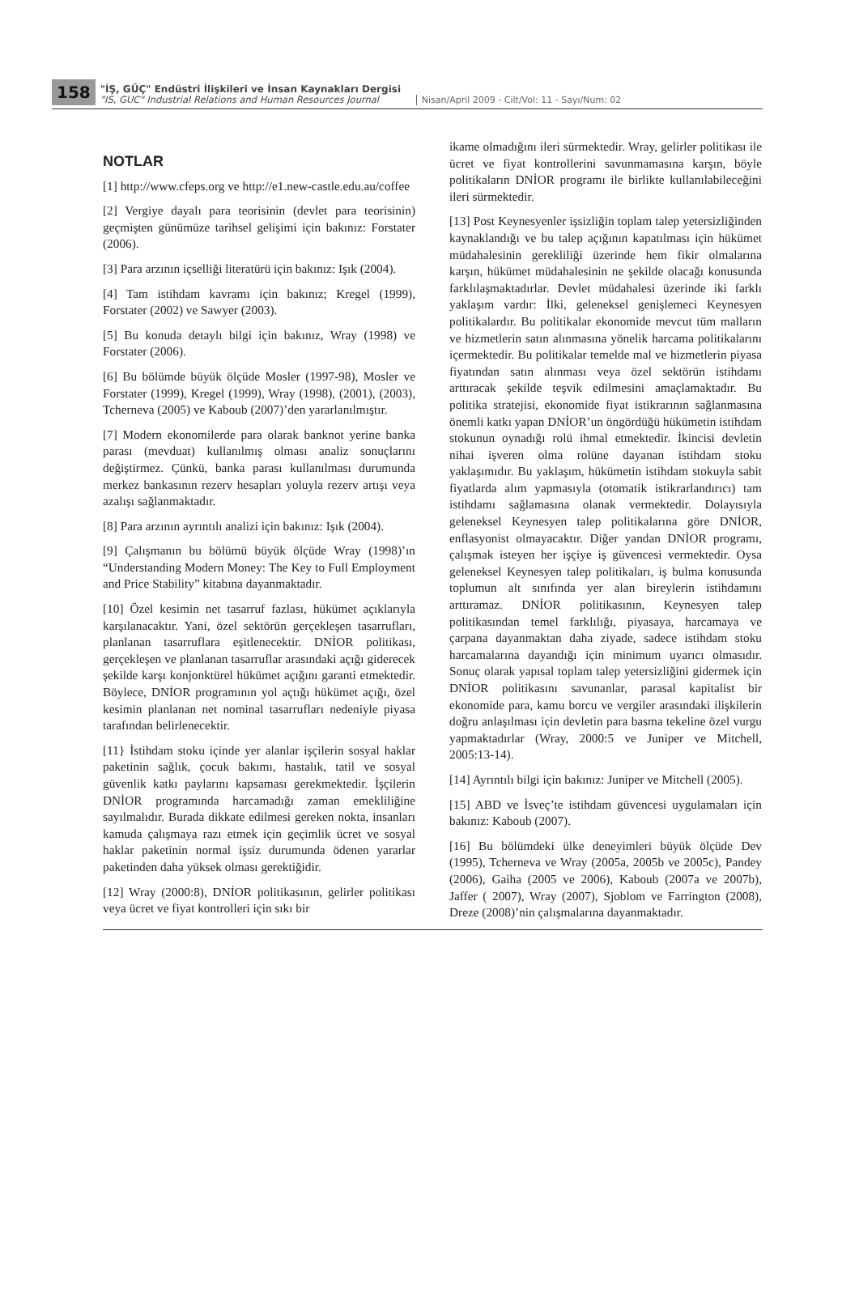158
"İŞ, GÜÇ" Endüstri İlişkileri ve İnsan Kaynakları Dergisi
"IS, GUC" Industrial Relations and Human Resources Journal
Nisan/April 2009 - Cilt/Vol: 11 - Sayı/Num: 02
NOTLAR
[1] http://www.cfeps.org ve http://e1.new-castle.edu.au/coffee
[2] Vergiye dayalı para teorisinin (devlet para teorisinin) geçmişten günümüze tarihsel gelişimi için bakınız: Forstater (2006).
[3] Para arzının içselliği literatürü için bakınız: Işık (2004).
[4] Tam istihdam kavramı için bakınız; Kregel (1999), Forstater (2002) ve Sawyer (2003).
[5] Bu konuda detaylı bilgi için bakınız, Wray (1998) ve Forstater (2006).
[6] Bu bölümde büyük ölçüde Mosler (1997-98), Mosler ve Forstater (1999), Kregel (1999), Wray (1998), (2001), (2003), Tcherneva (2005) ve Kaboub (2007)’den yararlanılmıştır.
[7] Modern ekonomilerde para olarak banknot yerine banka parası (mevduat) kullanılmış olması analiz sonuçlarını değiştirmez. Çünkü, banka parası kullanılması durumunda merkez bankasının rezerv hesapları yoluyla rezerv artışı veya azalışı sağlanmaktadır.
[8] Para arzının ayrıntılı analizi için bakınız: Işık (2004).
[9] Çalışmanın bu bölümü büyük ölçüde Wray (1998)’ın “Understanding Modern Money: The Key to Full Employment and Price Stability” kitabına dayanmaktadır.
[10] Özel kesimin net tasarruf fazlası, hükümet açıklarıyla karşılanacaktır. Yani, özel sektörün gerçekleşen tasarrufları, planlanan tasarruflara eşitlenecektir. DNİOR politikası, gerçekleşen ve planlanan tasarruflar arasındaki açığı giderecek şekilde karşı konjonktürel hükümet açığını garanti etmektedir. Böylece, DNİOR programının yol açtığı hükümet açığı, özel kesimin planlanan net nominal tasarrufları nedeniyle piyasa tarafından belirlenecektir.
[11} İstihdam stoku içinde yer alanlar işçilerin sosyal haklar paketinin sağlık, çocuk bakımı, hastalık, tatil ve sosyal güvenlik katkı paylarını kapsaması gerekmektedir. İşçilerin DNİOR programında harcamadığı zaman emekliliğine sayılmalıdır. Burada dikkate edilmesi gereken nokta, insanları kamuda çalışmaya razı etmek için geçimlik ücret ve sosyal haklar paketinin normal işsiz durumunda ödenen yararlar paketinden daha yüksek olması gerektiğidir.
[12] Wray (2000:8), DNİOR politikasının, gelirler politikası veya ücret ve fiyat kontrolleri için sıkı bir
ikame olmadığını ileri sürmektedir. Wray, gelirler politikası ile ücret ve fiyat kontrollerini savunmamasına karşın, böyle politikaların DNİOR programı ile birlikte kullanılabileceğini ileri sürmektedir.
[13] Post Keynesyenler işsizliğin toplam talep yetersizliğinden kaynaklandığı ve bu talep açığının kapatılması için hükümet müdahalesinin gerekliliği üzerinde hem fikir olmalarına karşın, hükümet müdahalesinin ne şekilde olacağı konusunda farklılaşmaktadırlar. Devlet müdahalesi üzerinde iki farklı yaklaşım vardır: İlki, geleneksel genişlemeci Keynesyen politikalardır. Bu politikalar ekonomide mevcut tüm malların ve hizmetlerin satın alınmasına yönelik harcama politikalarını içermektedir. Bu politikalar temelde mal ve hizmetlerin piyasa fiyatından satın alınması veya özel sektörün istihdamı arttıracak şekilde teşvik edilmesini amaçlamaktadır. Bu politika stratejisi, ekonomide fiyat istikrarının sağlanmasına önemli katkı yapan DNİOR’un öngördüğü hükümetin istihdam stokunun oynadığı rolü ihmal etmektedir. İkincisi devletin nihai işveren olma rolüne dayanan istihdam stoku yaklaşımıdır. Bu yaklaşım, hükümetin istihdam stokuyla sabit fiyatlarda alım yapmasıyla (otomatik istikrarlandırıcı) tam istihdamı sağlamasına olanak vermektedir. Dolayısıyla geleneksel Keynesyen talep politikalarına göre DNİOR, enflasyonist olmayacaktır. Diğer yandan DNİOR programı, çalışmak isteyen her işçiye iş güvencesi vermektedir. Oysa geleneksel Keynesyen talep politikaları, iş bulma konusunda toplumun alt sınıfında yer alan bireylerin istihdamını arttıramaz. DNİOR politikasının, Keynesyen talep politikasından temel farklılığı, piyasaya, harcamaya ve çarpana dayanmaktan daha ziyade, sadece istihdam stoku harcamalarına dayandığı için minimum uyarıcı olmasıdır. Sonuç olarak yapısal toplam talep yetersizliğini gidermek için DNİOR politikasını savunanlar, parasal kapitalist bir ekonomide para, kamu borcu ve vergiler arasındaki ilişkilerin doğru anlaşılması için devletin para basma tekeline özel vurgu yapmaktadırlar (Wray, 2000:5 ve Juniper ve Mitchell, 2005:13-14).
[14] Ayrıntılı bilgi için bakınız: Juniper ve Mitchell (2005).
[15] ABD ve İsveç’te istihdam güvencesi uygulamaları için bakınız: Kaboub (2007).
[16] Bu bölümdeki ülke deneyimleri büyük ölçüde Dev (1995), Tcherneva ve Wray (2005a, 2005b ve 2005c), Pandey (2006), Gaiha (2005 ve 2006), Kaboub (2007a ve 2007b), Jaffer ( 2007), Wray (2007), Sjoblom ve Farrington (2008), Dreze (2008)’nin çalışmalarına dayanmaktadır.